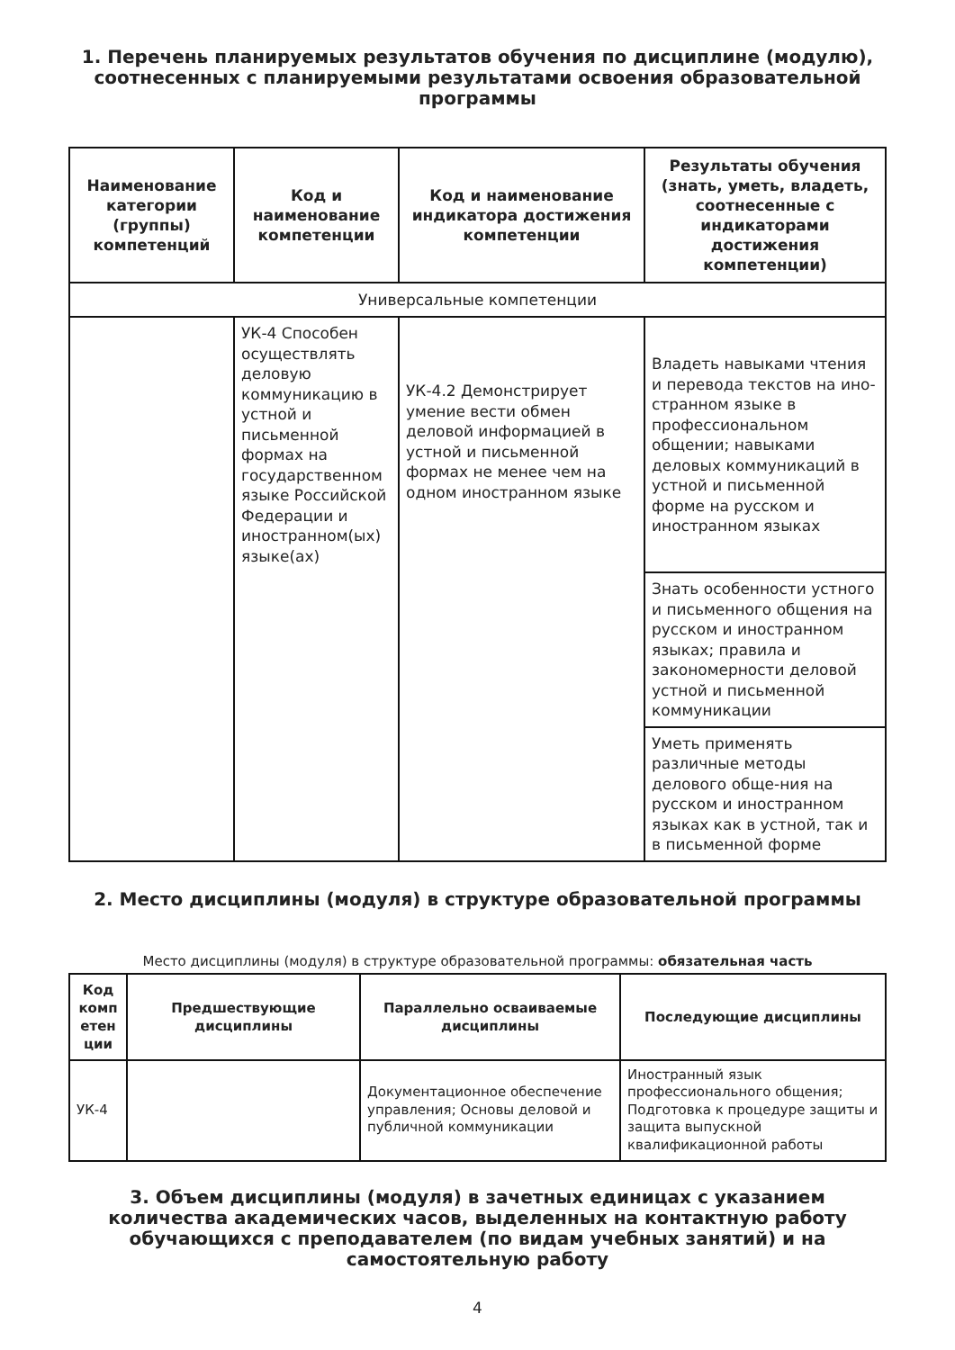1. Перечень планируемых результатов обучения по дисциплине (модулю), соотнесенных с планируемыми результатами освоения образовательной программы
| Наименование категории (группы) компетенций | Код и наименование компетенции | Код и наименование индикатора достижения компетенции | Результаты обучения (знать, уметь, владеть, соотнесенные с индикаторами достижения компетенции) |
| --- | --- | --- | --- |
| Универсальные компетенции | | | |
| | УК-4 Способен осуществлять деловую коммуникацию в устной и письменной формах на государственном языке Российской Федерации и иностранном(ых) языке(ах) | УК-4.2 Демонстрирует умение вести обмен деловой информацией в устной и письменной формах не менее чем на одном иностранном языке | Владеть навыками чтения и перевода текстов на ино-странном языке в профессиональном общении; навыками деловых коммуникаций в устной и письменной форме на русском и иностранном языках |
| | | | Знать особенности устного и письменного общения на русском и иностранном языках; правила и закономерности деловой устной и письменной коммуникации |
| | | | Уметь применять различные методы делового обще-ния на русском и иностранном языках как в устной, так и в письменной форме |
2. Место дисциплины (модуля) в структуре образовательной программы
Место дисциплины (модуля) в структуре образовательной программы: обязательная часть
| Код комп етен ции | Предшествующие дисциплины | Параллельно осваиваемые дисциплины | Последующие дисциплины |
| --- | --- | --- | --- |
| УК-4 | | Документационное обеспечение управления; Основы деловой и публичной коммуникации | Иностранный язык профессионального общения; Подготовка к процедуре защиты и защита выпускной квалификационной работы |
3. Объем дисциплины (модуля) в зачетных единицах с указанием количества академических часов, выделенных на контактную работу обучающихся с преподавателем (по видам учебных занятий) и на самостоятельную работу
4